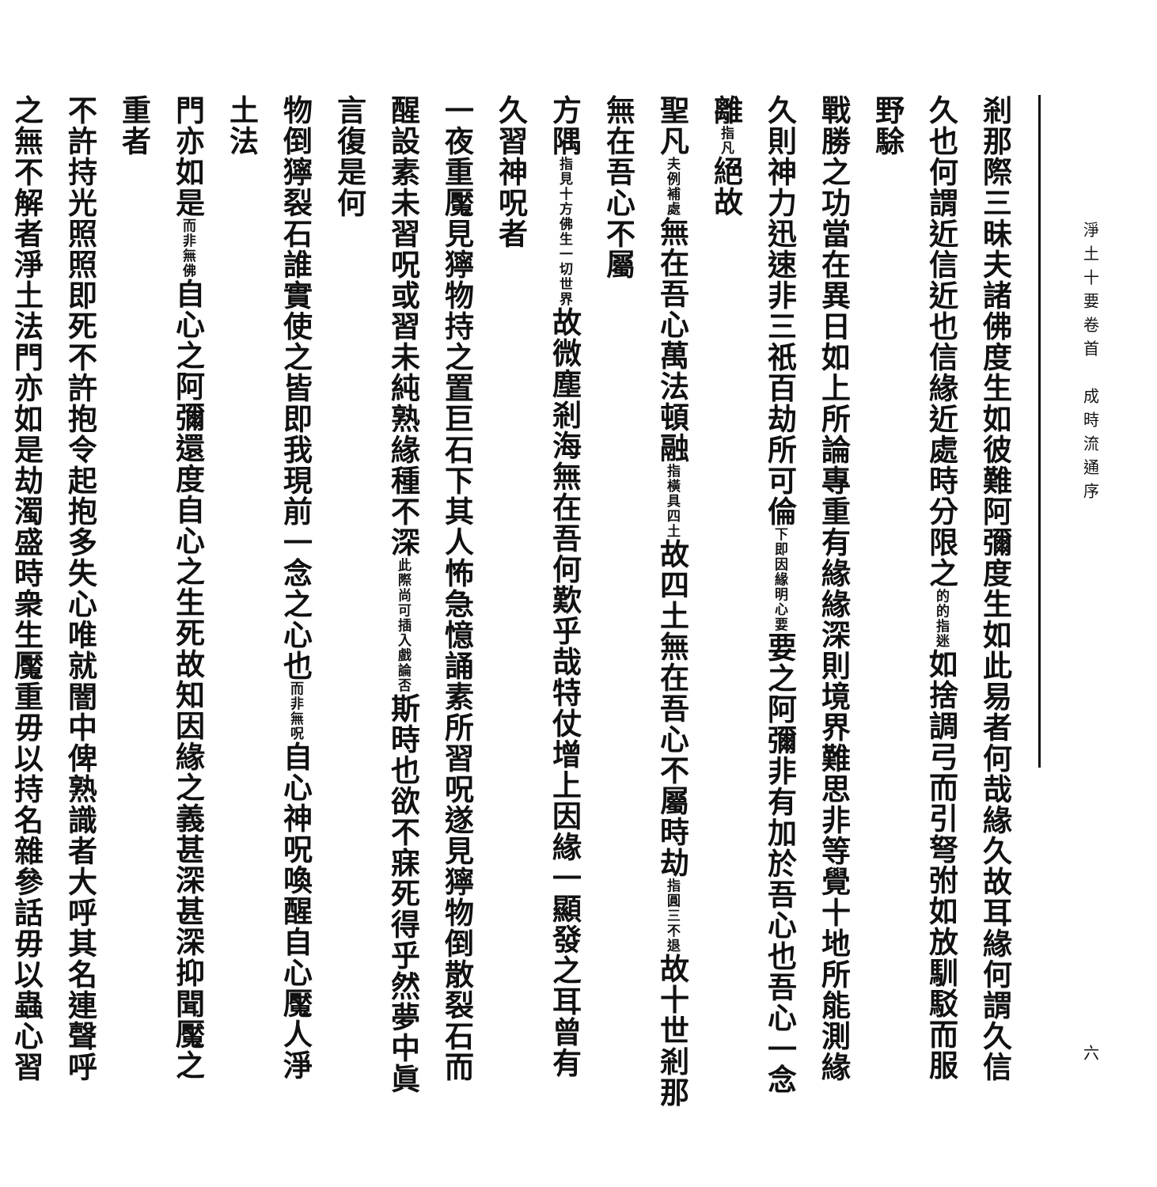淨土十要卷首　成時流通序 六
剎那際三昧夫諸佛度生如彼難阿彌度生如此易者何哉緣久故耳緣何謂久信
久也何謂近信近也信緣近處時分限之的的指迷如捨調弓而引弩弣如放馴駁而服野駼
戰勝之功當在異日如上所論專重有緣緣深則境界難思非等覺十地所能測緣
久則神力迅速非三祇百劫所可倫下即因緣明心要要之阿彌非有加於吾心也吾心一念離指凡絕故
聖凡夫例補處無在吾心萬法頓融指橫具四土故四土無在吾心不屬時劫指圓三不退故十世剎那無在吾心不屬
方隅指見十方佛生一切世界故微塵剎海無在吾何歎乎哉特仗增上因緣一顯發之耳曾有久習神呪者
一夜重魘見獰物持之置巨石下其人怖急憶誦素所習呪遂見獰物倒散裂石而
醒設素未習呪或習未純熟緣種不深此際尚可插入戲論否斯時也欲不寐死得乎然夢中眞言復是何
物倒獰裂石誰實使之皆即我現前一念之心也而非無呪自心神呪喚醒自心魘人淨土法
門亦如是而非無佛自心之阿彌還度自心之生死故知因緣之義甚深甚深抑聞魘之重者
不許持光照照即死不許抱令起抱多失心唯就闇中俾熟識者大呼其名連聲呼
之無不解者淨土法門亦如是劫濁盛時衆生魘重毋以持名雜參話毋以蟲心習